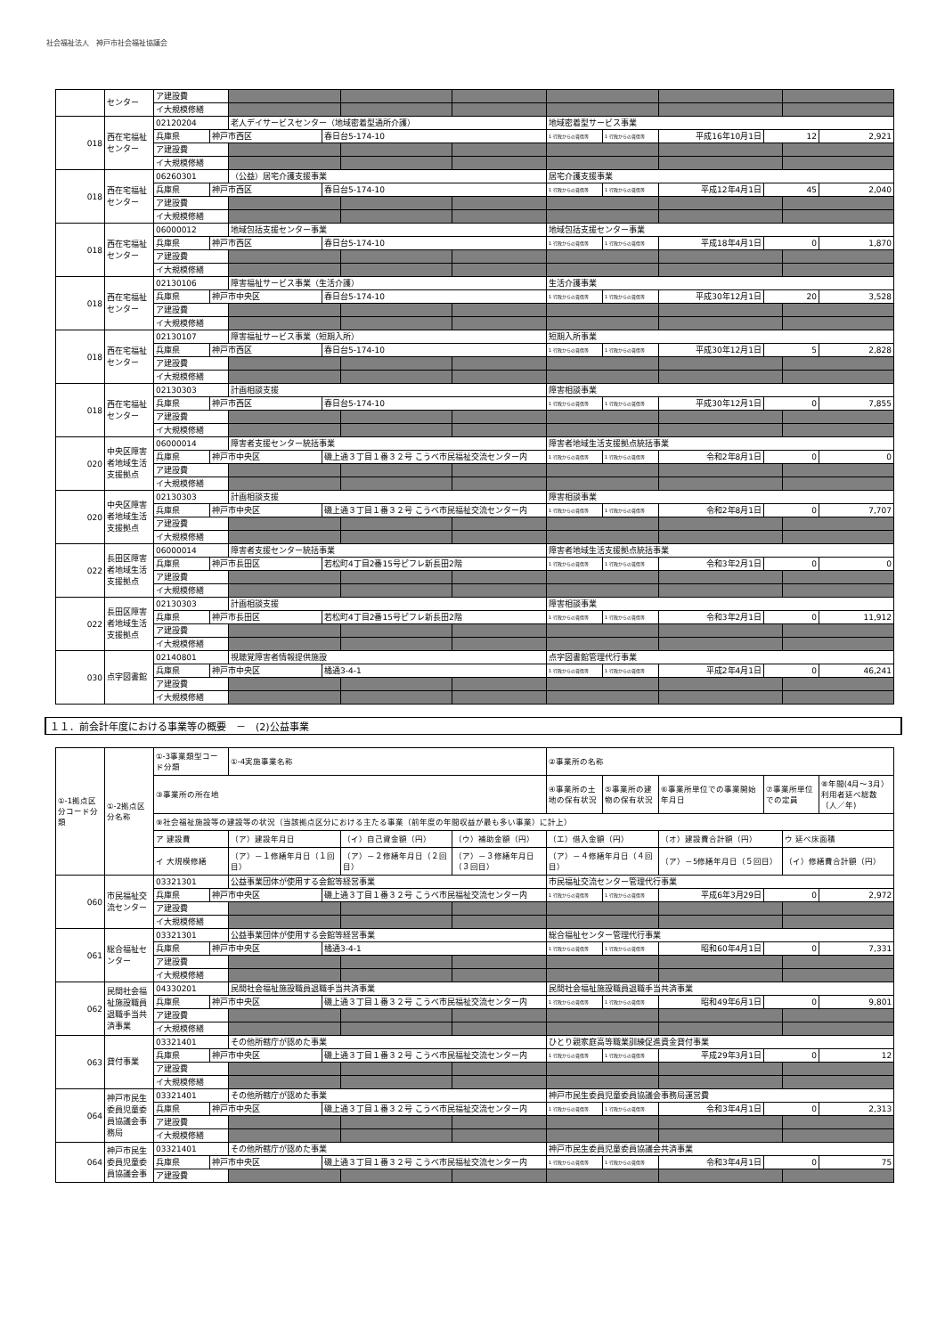社会福祉法人　神戸市社会福祉協議会
| | センター | ア建設費 | | | | | | | | | | | |
| | | イ大規模修繕 | | | | | | | | | | | |
| 018 | 西在宅福祉センター | 02120204 | | 老人デイサービスセンター（地域密着型通所介護） | | | | 地域密着型サービス事業 | | | | | |
| | | 兵庫県 | 神戸市西区 | | 春日台5-174-10 | | | 1 行政からの賃借等 | 1 行政からの賃借等 | 平成16年10月1日 | 12 | | 2,921 |
| | | ア建設費 | | | | | | | | | | | |
| | | イ大規模修繕 | | | | | | | | | | | |
| 018 | 西在宅福祉センター | 06260301 | | （公益）居宅介護支援事業 | | | | 居宅介護支援事業 | | | | | |
| | | 兵庫県 | 神戸市西区 | | 春日台5-174-10 | | | 1 行政からの賃借等 | 1 行政からの賃借等 | 平成12年4月1日 | 45 | | 2,040 |
| | | ア建設費 | | | | | | | | | | | |
| | | イ大規模修繕 | | | | | | | | | | | |
| 018 | 西在宅福祉センター | 06000012 | | 地域包括支援センター事業 | | | | 地域包括支援センター事業 | | | | | |
| | | 兵庫県 | 神戸市西区 | | 春日台5-174-10 | | | 1 行政からの賃借等 | 1 行政からの賃借等 | 平成18年4月1日 | 0 | | 1,870 |
| | | ア建設費 | | | | | | | | | | | |
| | | イ大規模修繕 | | | | | | | | | | | |
| 018 | 西在宅福祉センター | 02130106 | | 障害福祉サービス事業（生活介護） | | | | 生活介護事業 | | | | | |
| | | 兵庫県 | 神戸市中央区 | | 春日台5-174-10 | | | 1 行政からの賃借等 | 1 行政からの賃借等 | 平成30年12月1日 | 20 | | 3,528 |
| | | ア建設費 | | | | | | | | | | | |
| | | イ大規模修繕 | | | | | | | | | | | |
| 018 | 西在宅福祉センター | 02130107 | | 障害福祉サービス事業（短期入所） | | | | 短期入所事業 | | | | | |
| | | 兵庫県 | 神戸市西区 | | 春日台5-174-10 | | | 1 行政からの賃借等 | 1 行政からの賃借等 | 平成30年12月1日 | 5 | | 2,828 |
| | | ア建設費 | | | | | | | | | | | |
| | | イ大規模修繕 | | | | | | | | | | | |
| 018 | 西在宅福祉センター | 02130303 | | 計画相談支援 | | | | 障害相談事業 | | | | | |
| | | 兵庫県 | 神戸市西区 | | 春日台5-174-10 | | | 1 行政からの賃借等 | 1 行政からの賃借等 | 平成30年12月1日 | 0 | | 7,855 |
| | | ア建設費 | | | | | | | | | | | |
| | | イ大規模修繕 | | | | | | | | | | | |
| 020 | 中央区障害者地域生活支援拠点 | 06000014 | | 障害者支援センター統括事業 | | | | 障害者地域生活支援拠点統括事業 | | | | | |
| | | 兵庫県 | 神戸市中央区 | | 磯上通３丁目１番３２号 こうべ市民福祉交流センター内 | | | 1 行政からの賃借等 | 1 行政からの賃借等 | 令和2年8月1日 | 0 | | 0 |
| | | ア建設費 | | | | | | | | | | | |
| | | イ大規模修繕 | | | | | | | | | | | |
| 020 | 中央区障害者地域生活支援拠点 | 02130303 | | 計画相談支援 | | | | 障害相談事業 | | | | | |
| | | 兵庫県 | 神戸市中央区 | | 磯上通３丁目１番３２号 こうべ市民福祉交流センター内 | | | 1 行政からの賃借等 | 1 行政からの賃借等 | 令和2年8月1日 | 0 | | 7,707 |
| | | ア建設費 | | | | | | | | | | | |
| | | イ大規模修繕 | | | | | | | | | | | |
| 022 | 長田区障害者地域生活支援拠点 | 06000014 | | 障害者支援センター統括事業 | | | | 障害者地域生活支援拠点統括事業 | | | | | |
| | | 兵庫県 | 神戸市長田区 | | 若松町4丁目2番15号ピフレ新長田2階 | | | 1 行政からの賃借等 | 1 行政からの賃借等 | 令和3年2月1日 | 0 | | 0 |
| | | ア建設費 | | | | | | | | | | | |
| | | イ大規模修繕 | | | | | | | | | | | |
| 022 | 長田区障害者地域生活支援拠点 | 02130303 | | 計画相談支援 | | | | 障害相談事業 | | | | | |
| | | 兵庫県 | 神戸市長田区 | | 若松町4丁目2番15号ピフレ新長田2階 | | | 1 行政からの賃借等 | 1 行政からの賃借等 | 令和3年2月1日 | 0 | | 11,912 |
| | | ア建設費 | | | | | | | | | | | |
| | | イ大規模修繕 | | | | | | | | | | | |
| 030 | 点字図書館 | 02140801 | | 視聴覚障害者情報提供施設 | | | | 点字図書館管理代行事業 | | | | | |
| | | 兵庫県 | 神戸市中央区 | | 橘通3-4-1 | | | 1 行政からの賃借等 | 1 行政からの賃借等 | 平成2年4月1日 | 0 | | 46,241 |
| | | ア建設費 | | | | | | | | | | | |
| | | イ大規模修繕 | | | | | | | | | | | |
１１．前会計年度における事業等の概要　－　(2)公益事業
| ①-1拠点区分コード分類 | ①-2拠点区分名称 | ①-3事業類型コード分類 | | ①-4実施事業名称 | | | | ②事業所の名称 | | | | | |
| | | ③事業所の所在地 | | | | | | ④事業所の土地の保有状況 | ⑤事業所の建物の保有状況 | ⑥事業所単位での事業開始年月日 | ⑦事業所単位での定員 | | ⑧年間(4月～3月）利用者延べ総数（人／年) |
| | | ⑨社会福祉施設等の建設等の状況（当該拠点区分における主たる事業（前年度の年間収益が最も多い事業）に計上） | | | | | | | | | | | |
| | | ア 建設費 | | （ア）建設年月日 | | （イ）自己資金額（円） | （ウ）補助金額（円） | （エ）借入金額（円） | | （オ）建設費合計額（円） | | ウ 延べ床面積 | |
| | | イ 大規模修繕 | | （ア）－１修繕年月日（１回目） | | （ア）－２修繕年月日（２回目） | （ア）－３修繕年月日（３回目） | （ア）－４修繕年月日（４回目） | | （ア）－5修繕年月日（５回目） | | （イ）修繕費合計額（円） | |
| 060 | 市民福祉交流センター | 03321301 | | 公益事業団体が使用する会館等経営事業 | | | | 市民福祉交流センター管理代行事業 | | | | | |
| | | 兵庫県 | 神戸市中央区 | | 磯上通３丁目１番３２号 こうべ市民福祉交流センター内 | | | 1 行政からの賃借等 | 1 行政からの賃借等 | 平成6年3月29日 | 0 | | 2,972 |
| | | ア建設費 | | | | | | | | | | | |
| | | イ大規模修繕 | | | | | | | | | | | |
| 061 | 総合福祉センター | 03321301 | | 公益事業団体が使用する会館等経営事業 | | | | 総合福祉センター管理代行事業 | | | | | |
| | | 兵庫県 | 神戸市中央区 | | 橘通3-4-1 | | | 1 行政からの賃借等 | 1 行政からの賃借等 | 昭和60年4月1日 | 0 | | 7,331 |
| | | ア建設費 | | | | | | | | | | | |
| | | イ大規模修繕 | | | | | | | | | | | |
| 062 | 民間社会福祉施設職員退職手当共済事業 | 04330201 | | 民間社会福祉施設職員退職手当共済事業 | | | | 民間社会福祉施設職員退職手当共済事業 | | | | | |
| | | 兵庫県 | 神戸市中央区 | | 磯上通３丁目１番３２号 こうべ市民福祉交流センター内 | | | 1 行政からの賃借等 | 1 行政からの賃借等 | 昭和49年6月1日 | 0 | | 9,801 |
| | | ア建設費 | | | | | | | | | | | |
| | | イ大規模修繕 | | | | | | | | | | | |
| 063 | 貸付事業 | 03321401 | | その他所轄庁が認めた事業 | | | | ひとり親家庭高等職業訓練促進資金貸付事業 | | | | | |
| | | 兵庫県 | 神戸市中央区 | | 磯上通３丁目１番３２号 こうべ市民福祉交流センター内 | | | 1 行政からの賃借等 | 1 行政からの賃借等 | 平成29年3月1日 | 0 | | 12 |
| | | ア建設費 | | | | | | | | | | | |
| | | イ大規模修繕 | | | | | | | | | | | |
| 064 | 神戸市民生委員児童委員協議会事務局 | 03321401 | | その他所轄庁が認めた事業 | | | | 神戸市民生委員児童委員協議会事務局運営費 | | | | | |
| | | 兵庫県 | 神戸市中央区 | | 磯上通３丁目１番３２号 こうべ市民福祉交流センター内 | | | 1 行政からの賃借等 | 1 行政からの賃借等 | 令和3年4月1日 | 0 | | 2,313 |
| | | ア建設費 | | | | | | | | | | | |
| | | イ大規模修繕 | | | | | | | | | | | |
| 064 | 神戸市民生委員児童委員協議会事 | 03321401 | | その他所轄庁が認めた事業 | | | | 神戸市民生委員児童委員協議会共済事業 | | | | | |
| | | 兵庫県 | 神戸市中央区 | | 磯上通３丁目１番３２号 こうべ市民福祉交流センター内 | | | 1 行政からの賃借等 | 1 行政からの賃借等 | 令和3年4月1日 | 0 | | 75 |
| | | ア建設費 | | | | | | | | | | | |